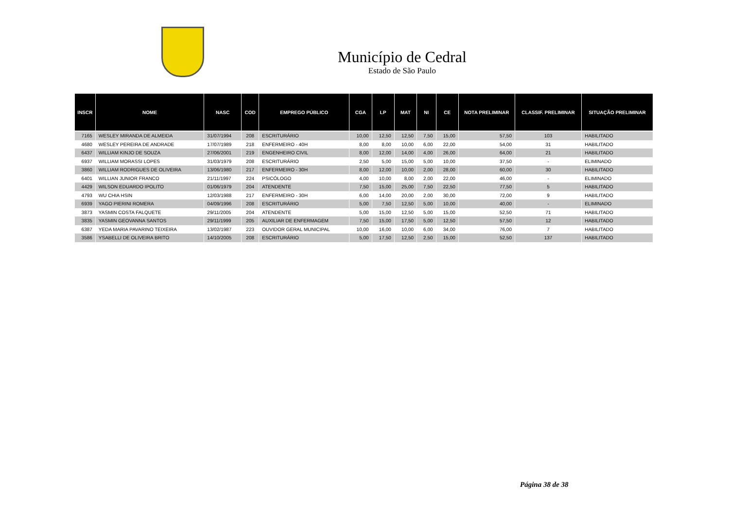Município de Cedral
Estado de São Paulo
| INSCR | NOME | NASC | COD | EMPREGO PÚBLICO | CGA | LP | MAT | NI | CE | NOTA PRELIMINAR | CLASSIF. PRELIMINAR | SITUAÇÃO PRELIMINAR |
| --- | --- | --- | --- | --- | --- | --- | --- | --- | --- | --- | --- | --- |
| 7165 | WESLEY MIRANDA DE ALMEIDA | 31/07/1994 | 208 | ESCRITURÁRIO | 10,00 | 12,50 | 12,50 | 7,50 | 15,00 | 57,50 | 103 | HABILITADO |
| 4680 | WESLEY PEREIRA DE ANDRADE | 17/07/1989 | 218 | ENFERMEIRO - 40H | 8,00 | 8,00 | 10,00 | 6,00 | 22,00 | 54,00 | 31 | HABILITADO |
| 6437 | WILLIAM KINJO DE SOUZA | 27/06/2001 | 219 | ENGENHEIRO CIVIL | 8,00 | 12,00 | 14,00 | 4,00 | 26,00 | 64,00 | 21 | HABILITADO |
| 6937 | WILLIAM MORASSI LOPES | 31/03/1979 | 208 | ESCRITURÁRIO | 2,50 | 5,00 | 15,00 | 5,00 | 10,00 | 37,50 | - | ELIMINADO |
| 3860 | WILLIAM RODRIGUES DE OLIVEIRA | 13/06/1980 | 217 | ENFERMEIRO - 30H | 8,00 | 12,00 | 10,00 | 2,00 | 28,00 | 60,00 | 30 | HABILITADO |
| 6401 | WILLIAN JUNIOR FRANCO | 21/11/1997 | 224 | PSICÓLOGO | 4,00 | 10,00 | 8,00 | 2,00 | 22,00 | 46,00 | - | ELIMINADO |
| 4429 | WILSON EDUARDO IPOLITO | 01/06/1979 | 204 | ATENDENTE | 7,50 | 15,00 | 25,00 | 7,50 | 22,50 | 77,50 | 5 | HABILITADO |
| 4793 | WU CHIA HSIN | 12/03/1988 | 217 | ENFERMEIRO - 30H | 6,00 | 14,00 | 20,00 | 2,00 | 30,00 | 72,00 | 9 | HABILITADO |
| 6939 | YAGO PIERINI ROMERA | 04/09/1996 | 208 | ESCRITURÁRIO | 5,00 | 7,50 | 12,50 | 5,00 | 10,00 | 40,00 | - | ELIMINADO |
| 3873 | YASMIN COSTA FALQUETE | 29/11/2005 | 204 | ATENDENTE | 5,00 | 15,00 | 12,50 | 5,00 | 15,00 | 52,50 | 71 | HABILITADO |
| 3835 | YASMIN GEOVANNA SANTOS | 29/11/1999 | 205 | AUXILIAR DE ENFERMAGEM | 7,50 | 15,00 | 17,50 | 5,00 | 12,50 | 57,50 | 12 | HABILITADO |
| 6387 | YEDA MARIA PAVARINO TEIXEIRA | 13/02/1987 | 223 | OUVIDOR GERAL MUNICIPAL | 10,00 | 16,00 | 10,00 | 6,00 | 34,00 | 76,00 | 7 | HABILITADO |
| 3586 | YSABELLI DE OLIVEIRA BRITO | 14/10/2005 | 208 | ESCRITURÁRIO | 5,00 | 17,50 | 12,50 | 2,50 | 15,00 | 52,50 | 137 | HABILITADO |
Página 38 de 38